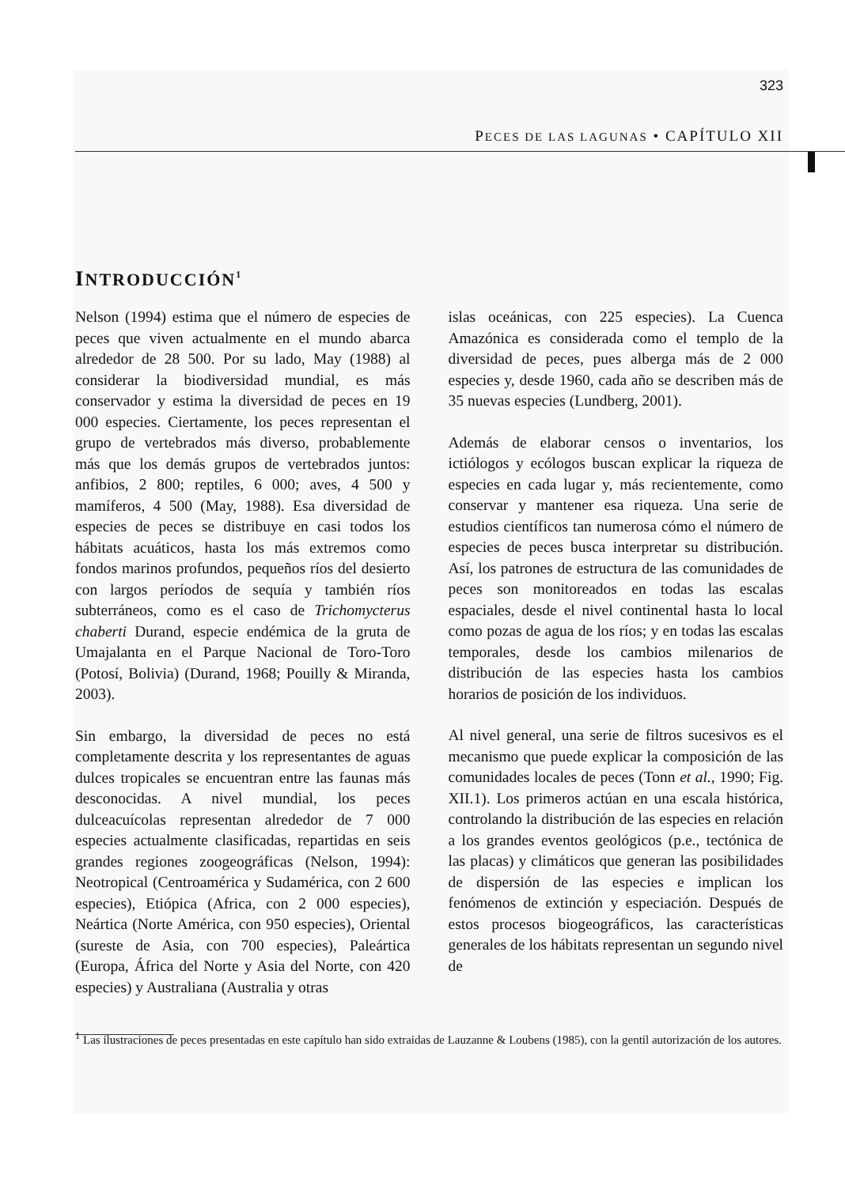323
PECES DE LAS LAGUNAS • CAPÍTULO XII
INTRODUCCIÓN<sup>1</sup>
Nelson (1994) estima que el número de especies de peces que viven actualmente en el mundo abarca alrededor de 28 500. Por su lado, May (1988) al considerar la biodiversidad mundial, es más conservador y estima la diversidad de peces en 19 000 especies. Ciertamente, los peces representan el grupo de vertebrados más diverso, probablemente más que los demás grupos de vertebrados juntos: anfibios, 2 800; reptiles, 6 000; aves, 4 500 y mamíferos, 4 500 (May, 1988). Esa diversidad de especies de peces se distribuye en casi todos los hábitats acuáticos, hasta los más extremos como fondos marinos profundos, pequeños ríos del desierto con largos períodos de sequía y también ríos subterráneos, como es el caso de Trichomycterus chaberti Durand, especie endémica de la gruta de Umajalanta en el Parque Nacional de Toro-Toro (Potosí, Bolivia) (Durand, 1968; Pouilly & Miranda, 2003).
Sin embargo, la diversidad de peces no está completamente descrita y los representantes de aguas dulces tropicales se encuentran entre las faunas más desconocidas. A nivel mundial, los peces dulceacuícolas representan alrededor de 7 000 especies actualmente clasificadas, repartidas en seis grandes regiones zoogeográficas (Nelson, 1994): Neotropical (Centroamérica y Sudamérica, con 2 600 especies), Etiópica (Africa, con 2 000 especies), Neártica (Norte América, con 950 especies), Oriental (sureste de Asia, con 700 especies), Paleártica (Europa, África del Norte y Asia del Norte, con 420 especies) y Australiana (Australia y otras
islas oceánicas, con 225 especies). La Cuenca Amazónica es considerada como el templo de la diversidad de peces, pues alberga más de 2 000 especies y, desde 1960, cada año se describen más de 35 nuevas especies (Lundberg, 2001).
Además de elaborar censos o inventarios, los ictiólogos y ecólogos buscan explicar la riqueza de especies en cada lugar y, más recientemente, como conservar y mantener esa riqueza. Una serie de estudios científicos tan numerosa cómo el número de especies de peces busca interpretar su distribución. Así, los patrones de estructura de las comunidades de peces son monitoreados en todas las escalas espaciales, desde el nivel continental hasta lo local como pozas de agua de los ríos; y en todas las escalas temporales, desde los cambios milenarios de distribución de las especies hasta los cambios horarios de posición de los individuos.
Al nivel general, una serie de filtros sucesivos es el mecanismo que puede explicar la composición de las comunidades locales de peces (Tonn et al., 1990; Fig. XII.1). Los primeros actúan en una escala histórica, controlando la distribución de las especies en relación a los grandes eventos geológicos (p.e., tectónica de las placas) y climáticos que generan las posibilidades de dispersión de las especies e implican los fenómenos de extinción y especiación. Después de estos procesos biogeográficos, las características generales de los hábitats representan un segundo nivel de
<sup>1</sup> Las ilustraciones de peces presentadas en este capítulo han sido extraidas de Lauzanne & Loubens (1985), con la gentil autorización de los autores.